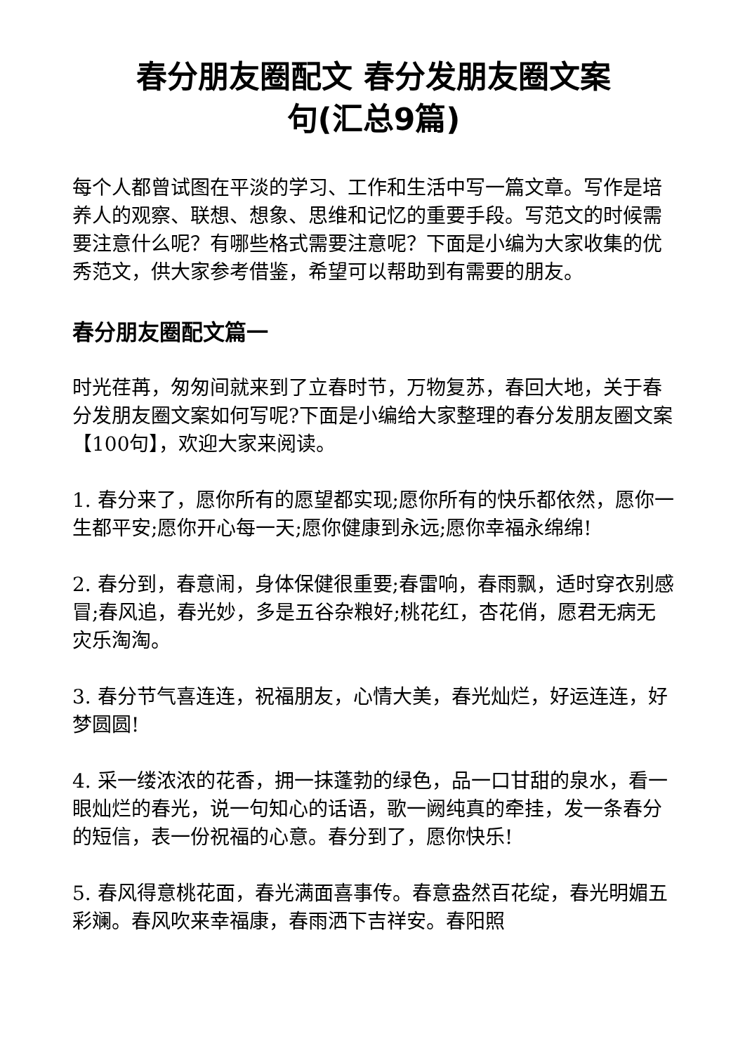春分朋友圈配文 春分发朋友圈文案
句(汇总9篇)
每个人都曾试图在平淡的学习、工作和生活中写一篇文章。写作是培养人的观察、联想、想象、思维和记忆的重要手段。写范文的时候需要注意什么呢？有哪些格式需要注意呢？下面是小编为大家收集的优秀范文，供大家参考借鉴，希望可以帮助到有需要的朋友。
春分朋友圈配文篇一
时光荏苒，匆匆间就来到了立春时节，万物复苏，春回大地，关于春分发朋友圈文案如何写呢?下面是小编给大家整理的春分发朋友圈文案【100句】，欢迎大家来阅读。
1. 春分来了，愿你所有的愿望都实现;愿你所有的快乐都依然，愿你一生都平安;愿你开心每一天;愿你健康到永远;愿你幸福永绵绵!
2. 春分到，春意闹，身体保健很重要;春雷响，春雨飘，适时穿衣别感冒;春风追，春光妙，多是五谷杂粮好;桃花红，杏花俏，愿君无病无灾乐淘淘。
3. 春分节气喜连连，祝福朋友，心情大美，春光灿烂，好运连连，好梦圆圆!
4. 采一缕浓浓的花香，拥一抹蓬勃的绿色，品一口甘甜的泉水，看一眼灿烂的春光，说一句知心的话语，歌一阙纯真的牵挂，发一条春分的短信，表一份祝福的心意。春分到了，愿你快乐!
5. 春风得意桃花面，春光满面喜事传。春意盎然百花绽，春光明媚五彩斓。春风吹来幸福康，春雨洒下吉祥安。春阳照